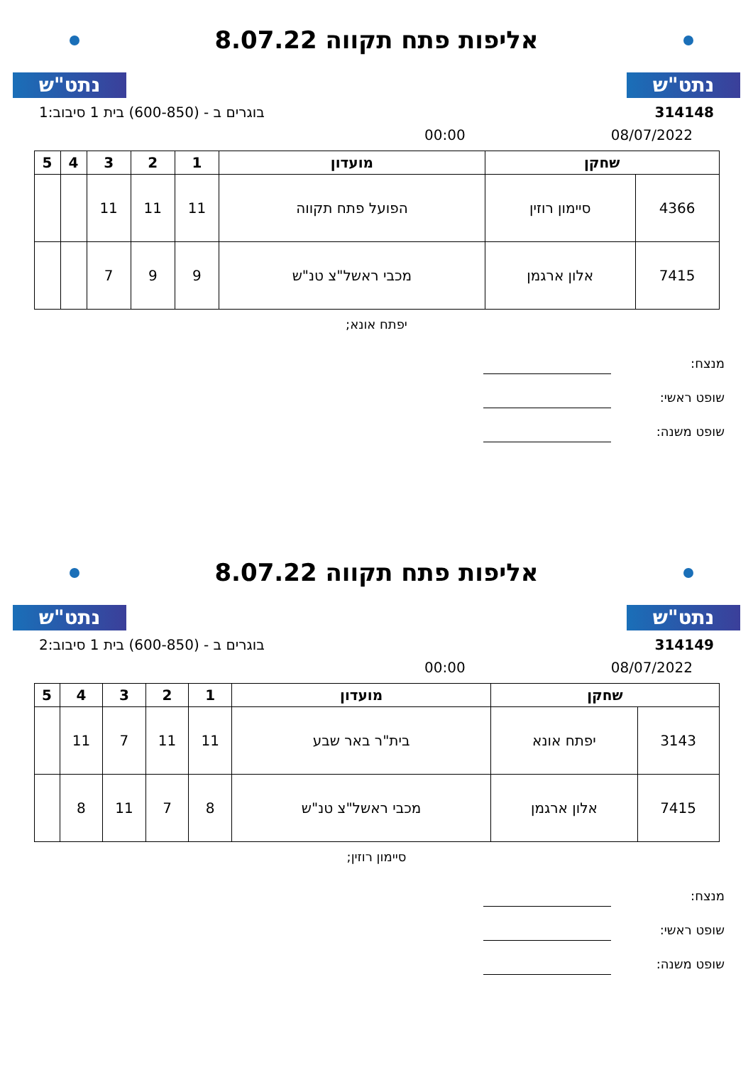נתט"ש
אליפות פתח תקווה 8.07.22
נתט"ש
314148 בוגרים ב - (600-850) בית 1 סיבוב:1
08/07/2022 00:00
| שחקן | | מועדון | 1 | 2 | 3 | 4 | 5 |
| --- | --- | --- | --- | --- | --- | --- | --- |
| 4366 | סיימון רוזין | הפועל פתח תקווה | 11 | 11 | 11 | | |
| 7415 | אלון ארגמן | מכבי ראשל"צ טנ"ש | 9 | 9 | 7 | | |
יפתח אונא;
מנצח:
שופט ראשי:
שופט משנה:
נתט"ש
אליפות פתח תקווה 8.07.22
נתט"ש
314149 בוגרים ב - (600-850) בית 1 סיבוב:2
08/07/2022 00:00
| שחקן | | מועדון | 1 | 2 | 3 | 4 | 5 |
| --- | --- | --- | --- | --- | --- | --- | --- |
| 3143 | יפתח אונא | בית"ר באר שבע | 11 | 11 | 7 | 11 | |
| 7415 | אלון ארגמן | מכבי ראשל"צ טנ"ש | 8 | 7 | 11 | 8 | |
סיימון רוזין;
מנצח:
שופט ראשי:
שופט משנה: